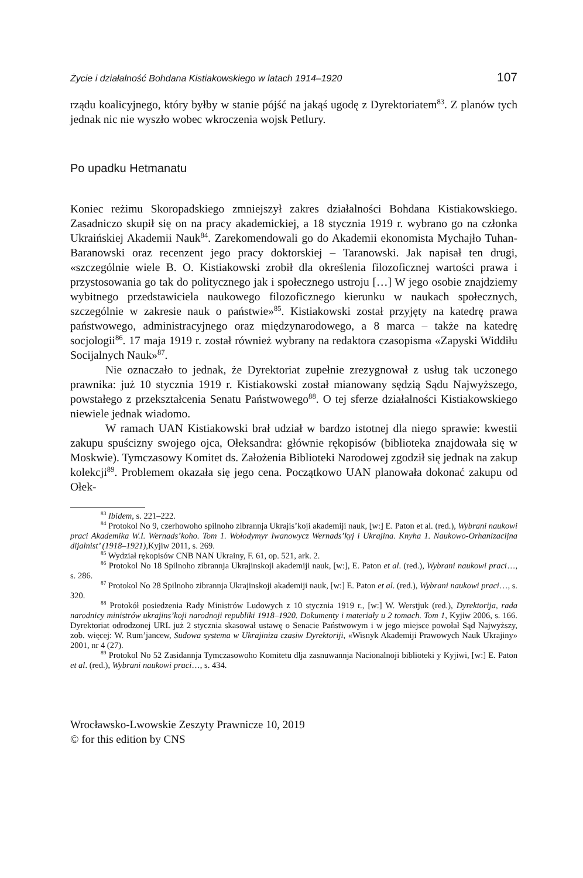Życie i działalność Bohdana Kistiakowskiego w latach 1914–1920 107
rządu koalicyjnego, który byłby w stanie pójść na jakąś ugodę z Dyrektoriatem<sup>83</sup>. Z planów tych jednak nic nie wyszło wobec wkroczenia wojsk Petlury.
Po upadku Hetmanatu
Koniec reżimu Skoropadskiego zmniejszył zakres działalności Bohdana Kistiakowskiego. Zasadniczo skupił się on na pracy akademickiej, a 18 stycznia 1919 r. wybrano go na członka Ukraińskiej Akademii Nauk<sup>84</sup>. Zarekomendowali go do Akademii ekonomista Mychajło Tuhan-Baranowski oraz recenzent jego pracy doktorskiej – Taranowski. Jak napisał ten drugi, «szczególnie wiele B. O. Kistiakowski zrobił dla określenia filozoficznej wartości prawa i przystosowania go tak do politycznego jak i społecznego ustroju […] W jego osobie znajdziemy wybitnego przedstawiciela naukowego filozoficznego kierunku w naukach społecznych, szczególnie w zakresie nauk o państwie»<sup>85</sup>. Kistiakowski został przyjęty na katedrę prawa państwowego, administracyjnego oraz międzynarodowego, a 8 marca – także na katedrę socjologii<sup>86</sup>. 17 maja 1919 r. został również wybrany na redaktora czasopisma «Zapyski Widdiłu Socijalnych Nauk»<sup>87</sup>.
Nie oznaczało to jednak, że Dyrektoriat zupełnie zrezygnował z usług tak uczonego prawnika: już 10 stycznia 1919 r. Kistiakowski został mianowany sędzią Sądu Najwyższego, powstałego z przekształcenia Senatu Państwowego<sup>88</sup>. O tej sferze działalności Kistiakowskiego niewiele jednak wiadomo.
W ramach UAN Kistiakowski brał udział w bardzo istotnej dla niego sprawie: kwestii zakupu spuścizny swojego ojca, Ołeksandra: głównie rękopisów (biblioteka znajdowała się w Moskwie). Tymczasowy Komitet ds. Założenia Biblioteki Narodowej zgodził się jednak na zakup kolekcji<sup>89</sup>. Problemem okazała się jego cena. Początkowo UAN planowała dokonać zakupu od Ołek-
<sup>83</sup> Ibidem, s. 221–222.
<sup>84</sup> Protokol No 9, czerhowoho spilnoho zibrannja Ukrajis’koji akademiji nauk, [w:] E. Paton et al. (red.), Wybrani naukowi praci Akademika W.I. Wernads’koho. Tom 1. Wołodymyr Iwanowycz Wernads’kyj i Ukrajina. Knyha 1. Naukowo-Orhanizacijna dijalnist’ (1918–1921),Kyjiw 2011, s. 269.
<sup>85</sup> Wydział rękopisów CNB NAN Ukrainy, F. 61, op. 521, ark. 2.
<sup>86</sup> Protokol No 18 Spilnoho zibrannja Ukrajinskoji akademiji nauk, [w:], E. Paton et al. (red.), Wybrani naukowi praci…, s. 286.
<sup>87</sup> Protokol No 28 Spilnoho zibrannja Ukrajinskoji akademiji nauk, [w:] E. Paton et al. (red.), Wybrani naukowi praci…, s. 320.
<sup>88</sup> Protokół posiedzenia Rady Ministrów Ludowych z 10 stycznia 1919 r., [w:] W. Werstjuk (red.), Dyrektorija, rada narodnicy ministrów ukrajins’koji narodnoji republiki 1918–1920. Dokumenty i materiały u 2 tomach. Tom 1, Kyjiw 2006, s. 166. Dyrektoriat odrodzonej URL już 2 stycznia skasował ustawę o Senacie Państwowym i w jego miejsce powołał Sąd Najwyższy, zob. więcej: W. Rum’jancew, Sudowa systema w Ukrajiniza czasiw Dyrektoriji, «Wisnyk Akademiji Prawowych Nauk Ukrajiny» 2001, nr 4 (27).
<sup>89</sup> Protokol No 52 Zasidannja Tymczasowoho Komitetu dlja zasnuwannja Nacionalnoji biblioteki y Kyjiwi, [w:] E. Paton et al. (red.), Wybrani naukowi praci…, s. 434.
Wrocławsko-Lwowskie Zeszyty Prawnicze 10, 2019
© for this edition by CNS